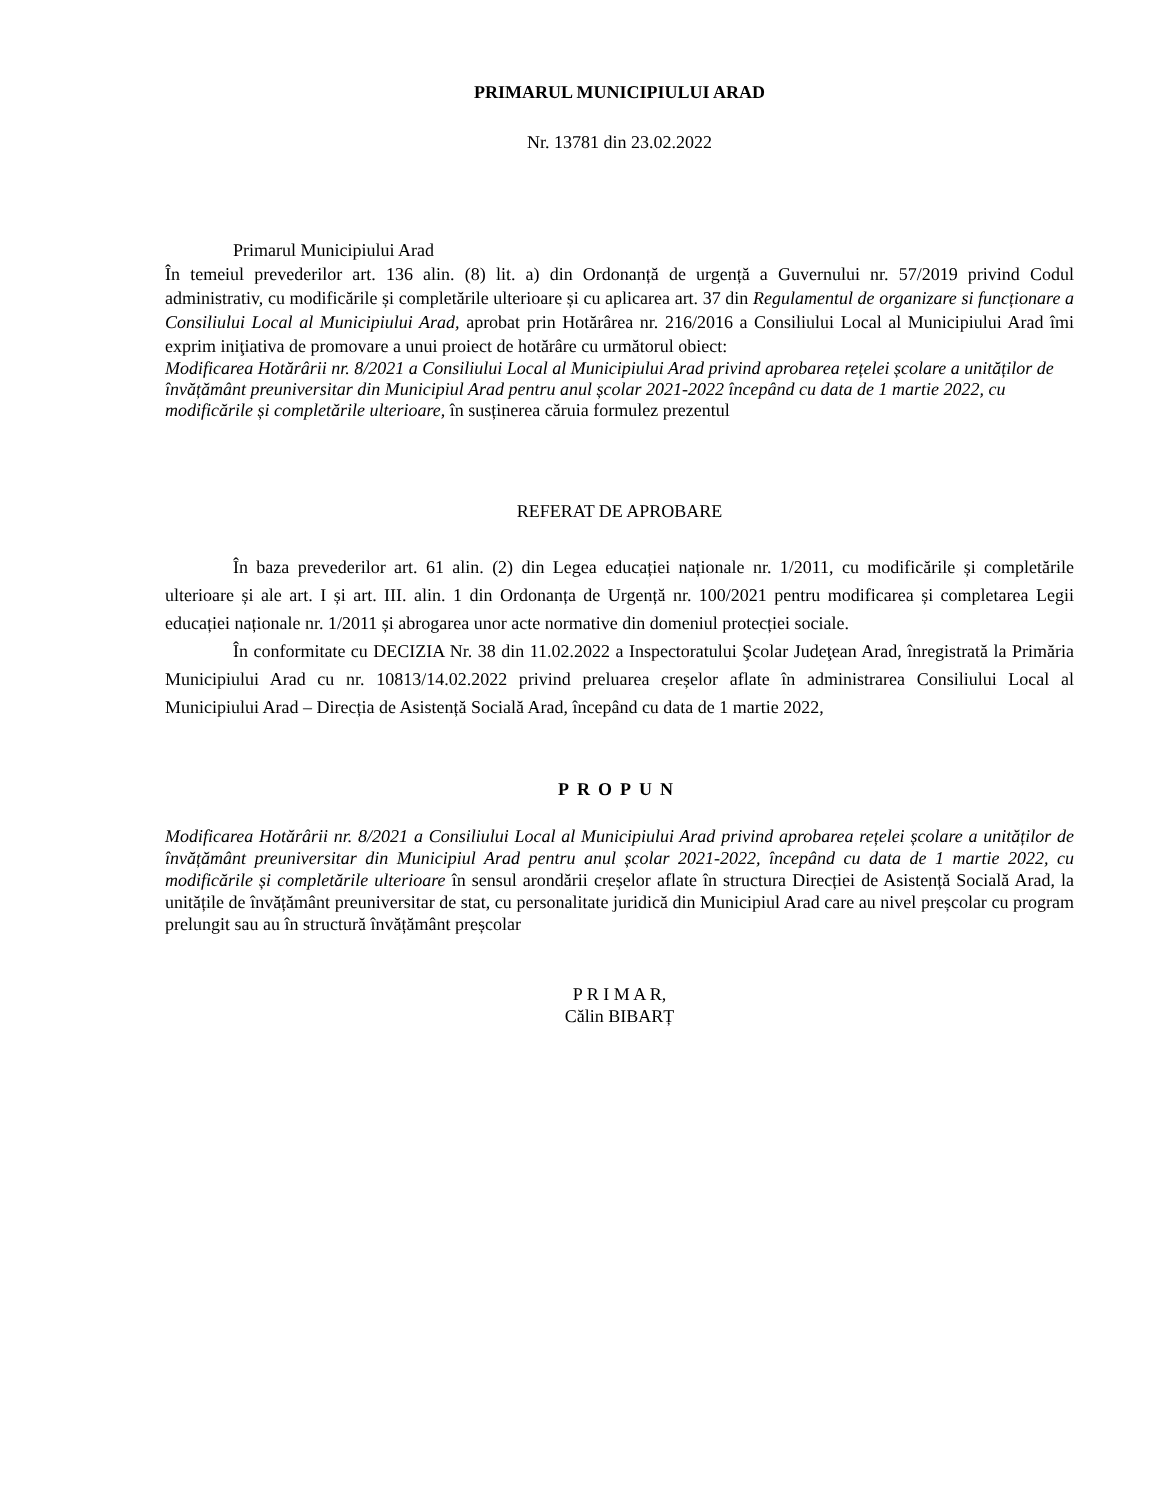PRIMARUL MUNICIPIULUI ARAD
Nr. 13781 din 23.02.2022
Primarul Municipiului Arad
În temeiul prevederilor art. 136 alin. (8) lit. a) din Ordonanță de urgență a Guvernului nr. 57/2019 privind Codul administrativ, cu modificările și completările ulterioare și cu aplicarea art. 37 din Regulamentul de organizare si funcționare a Consiliului Local al Municipiului Arad, aprobat prin Hotărârea nr. 216/2016 a Consiliului Local al Municipiului Arad îmi exprim iniţiativa de promovare a unui proiect de hotărâre cu următorul obiect:
Modificarea Hotărârii nr. 8/2021 a Consiliului Local al Municipiului Arad privind aprobarea rețelei școlare a unităților de învățământ preuniversitar din Municipiul Arad pentru anul școlar 2021-2022 începând cu data de 1 martie 2022, cu modificările și completările ulterioare, în susținerea căruia formulez prezentul
REFERAT DE APROBARE
În baza prevederilor art. 61 alin. (2) din Legea educației naționale nr. 1/2011, cu modificările și completările ulterioare și ale art. I și art. III. alin. 1 din Ordonanța de Urgență nr. 100/2021 pentru modificarea și completarea Legii educației naționale nr. 1/2011 și abrogarea unor acte normative din domeniul protecției sociale.
În conformitate cu DECIZIA Nr. 38 din 11.02.2022 a Inspectoratului Şcolar Judeţean Arad, înregistrată la Primăria Municipiului Arad cu nr. 10813/14.02.2022 privind preluarea creșelor aflate în administrarea Consiliului Local al Municipiului Arad – Direcția de Asistență Socială Arad, începând cu data de 1 martie 2022,
PROPUN
Modificarea Hotărârii nr. 8/2021 a Consiliului Local al Municipiului Arad privind aprobarea rețelei școlare a unităților de învățământ preuniversitar din Municipiul Arad pentru anul școlar 2021-2022, începând cu data de 1 martie 2022, cu modificările și completările ulterioare în sensul arondării creșelor aflate în structura Direcției de Asistență Socială Arad, la unitățile de învățământ preuniversitar de stat, cu personalitate juridică din Municipiul Arad care au nivel preșcolar cu program prelungit sau au în structură învățământ preșcolar
P R I M A R,
Călin BIBARȚ